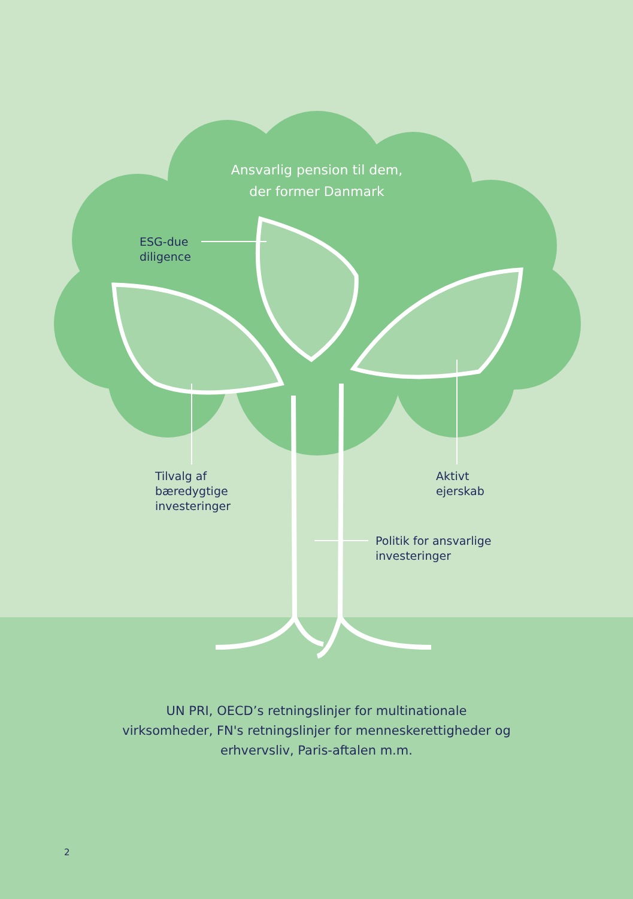Ansvarlig pension til dem, der former Danmark
ESG-due
diligence
Tilvalg af
bæredygtige
investeringer
Aktivt
ejerskab
Politik for ansvarlige
investeringer
UN PRI, OECD’s retningslinjer for multinationale virksomheder, FN's retningslinjer for menneskerettigheder og erhvervsliv, Paris-aftalen m.m.
2